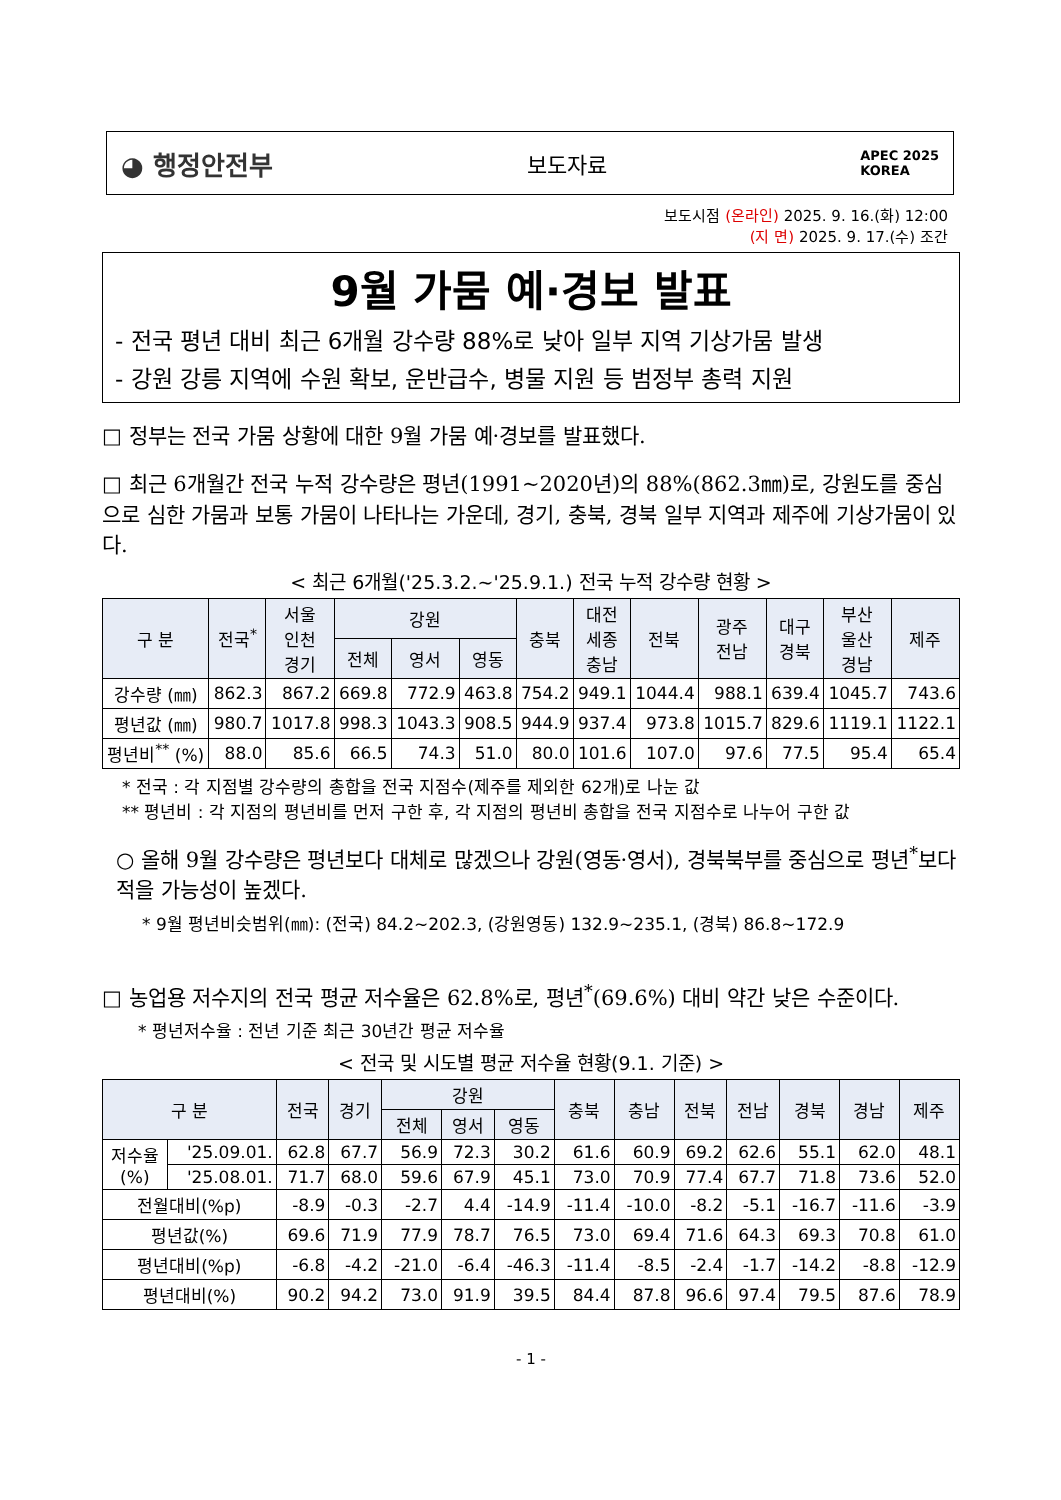◕ 행정안전부 보도자료 APEC 2025
KOREA
보도시점 (온라인) 2025. 9. 16.(화) 12:00
(지 면) 2025. 9. 17.(수) 조간
9월 가뭄 예·경보 발표
- 전국 평년 대비 최근 6개월 강수량 88%로 낮아 일부 지역 기상가뭄 발생
- 강원 강릉 지역에 수원 확보, 운반급수, 병물 지원 등 범정부 총력 지원
□ 정부는 전국 가뭄 상황에 대한 9월 가뭄 예·경보를 발표했다.
□ 최근 6개월간 전국 누적 강수량은 평년(1991~2020년)의 88%(862.3㎜)로, 강원도를 중심으로 심한 가뭄과 보통 가뭄이 나타나는 가운데, 경기, 충북, 경북 일부 지역과 제주에 기상가뭄이 있다.
< 최근 6개월('25.3.2.~'25.9.1.) 전국 누적 강수량 현황 >
| 구 분 | 전국<sup>*</sup> | 서울 인천 경기 | 강원 | | | 충북 | 대전 세종 충남 | 전북 | 광주 전남 | 대구 경북 | 부산 울산 경남 | 제주 |
| --- | --- | --- | --- | --- | --- | --- | --- | --- | --- | --- | --- | --- |
| | | | 전체 | 영서 | 영동 | | | | | | | |
| 강수량 (㎜) | 862.3 | 867.2 | 669.8 | 772.9 | 463.8 | 754.2 | 949.1 | 1044.4 | 988.1 | 639.4 | 1045.7 | 743.6 |
| 평년값 (㎜) | 980.7 | 1017.8 | 998.3 | 1043.3 | 908.5 | 944.9 | 937.4 | 973.8 | 1015.7 | 829.6 | 1119.1 | 1122.1 |
| 평년비<sup>**</sup> (%) | 88.0 | 85.6 | 66.5 | 74.3 | 51.0 | 80.0 | 101.6 | 107.0 | 97.6 | 77.5 | 95.4 | 65.4 |
* 전국 : 각 지점별 강수량의 총합을 전국 지점수(제주를 제외한 62개)로 나눈 값
** 평년비 : 각 지점의 평년비를 먼저 구한 후, 각 지점의 평년비 총합을 전국 지점수로 나누어 구한 값
○ 올해 9월 강수량은 평년보다 대체로 많겠으나 강원(영동·영서), 경북북부를 중심으로 평년<sup>*</sup>보다 적을 가능성이 높겠다.
* 9월 평년비슷범위(㎜): (전국) 84.2~202.3, (강원영동) 132.9~235.1, (경북) 86.8~172.9
□ 농업용 저수지의 전국 평균 저수율은 62.8%로, 평년<sup>*</sup>(69.6%) 대비 약간 낮은 수준이다.
* 평년저수율 : 전년 기준 최근 30년간 평균 저수율
< 전국 및 시도별 평균 저수율 현황(9.1. 기준) >
| 구 분 | | 전국 | 경기 | 강원 | | | 충북 | 충남 | 전북 | 전남 | 경북 | 경남 | 제주 |
| --- | --- | --- | --- | --- | --- | --- | --- | --- | --- | --- | --- | --- | --- |
| | | | | 전체 | 영서 | 영동 | | | | | | | |
| 저수율 (%) | '25.09.01. | 62.8 | 67.7 | 56.9 | 72.3 | 30.2 | 61.6 | 60.9 | 69.2 | 62.6 | 55.1 | 62.0 | 48.1 |
| | '25.08.01. | 71.7 | 68.0 | 59.6 | 67.9 | 45.1 | 73.0 | 70.9 | 77.4 | 67.7 | 71.8 | 73.6 | 52.0 |
| 전월대비(%p) | | -8.9 | -0.3 | -2.7 | 4.4 | -14.9 | -11.4 | -10.0 | -8.2 | -5.1 | -16.7 | -11.6 | -3.9 |
| 평년값(%) | | 69.6 | 71.9 | 77.9 | 78.7 | 76.5 | 73.0 | 69.4 | 71.6 | 64.3 | 69.3 | 70.8 | 61.0 |
| 평년대비(%p) | | -6.8 | -4.2 | -21.0 | -6.4 | -46.3 | -11.4 | -8.5 | -2.4 | -1.7 | -14.2 | -8.8 | -12.9 |
| 평년대비(%) | | 90.2 | 94.2 | 73.0 | 91.9 | 39.5 | 84.4 | 87.8 | 96.6 | 97.4 | 79.5 | 87.6 | 78.9 |
- 1 -